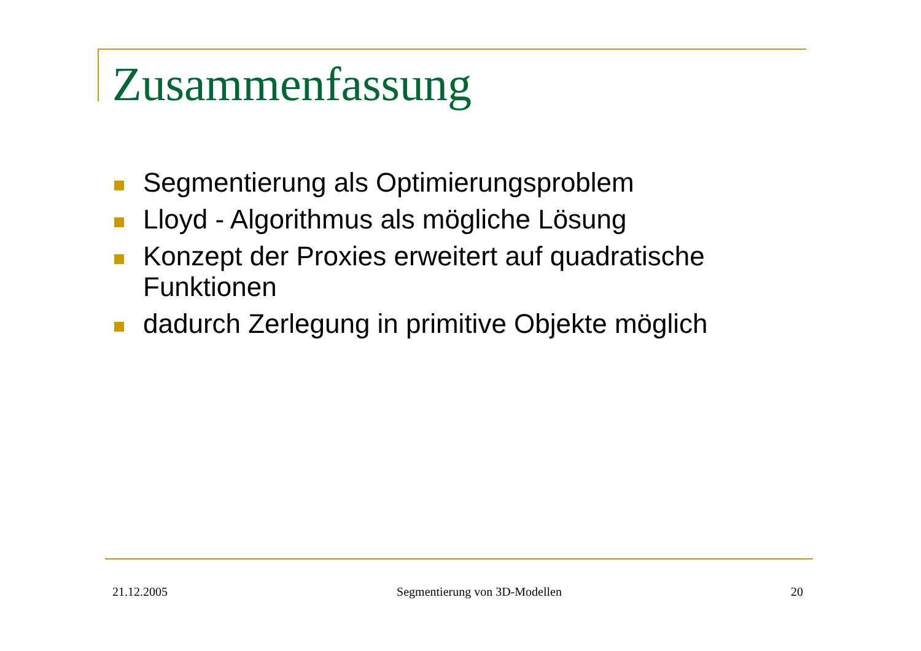Zusammenfassung
Segmentierung als Optimierungsproblem
Lloyd - Algorithmus als mögliche Lösung
Konzept der Proxies erweitert auf quadratische Funktionen
dadurch Zerlegung in primitive Objekte möglich
21.12.2005 Segmentierung von 3D-Modellen 20